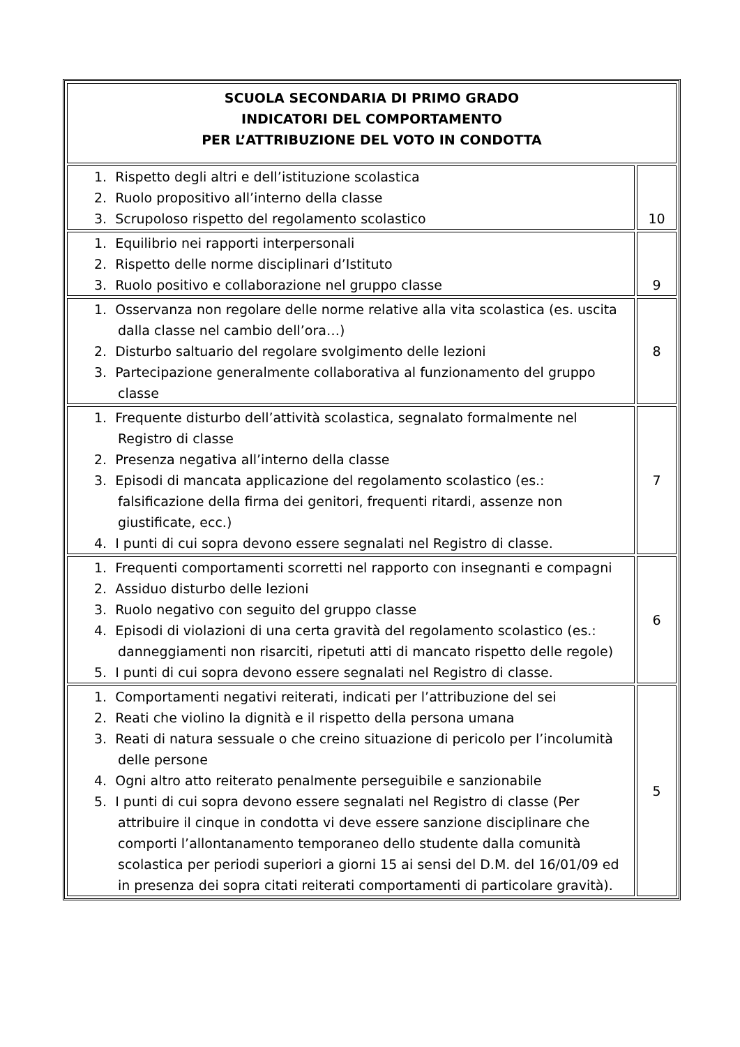| SCUOLA SECONDARIA DI PRIMO GRADO INDICATORI DEL COMPORTAMENTO PER L’ATTRIBUZIONE DEL VOTO IN CONDOTTA | |
| 1. Rispetto degli altri e dell’istituzione scolastica 2. Ruolo propositivo all’interno della classe 3. Scrupoloso rispetto del regolamento scolastico | 10 |
| 1. Equilibrio nei rapporti interpersonali 2. Rispetto delle norme disciplinari d’Istituto 3. Ruolo positivo e collaborazione nel gruppo classe | 9 |
| 1. Osservanza non regolare delle norme relative alla vita scolastica (es. uscita dalla classe nel cambio dell’ora…) 2. Disturbo saltuario del regolare svolgimento delle lezioni 3. Partecipazione generalmente collaborativa al funzionamento del gruppo classe | 8 |
| 1. Frequente disturbo dell’attività scolastica, segnalato formalmente nel Registro di classe 2. Presenza negativa all’interno della classe 3. Episodi di mancata applicazione del regolamento scolastico (es.: falsificazione della firma dei genitori, frequenti ritardi, assenze non giustificate, ecc.) 4. I punti di cui sopra devono essere segnalati nel Registro di classe. | 7 |
| 1. Frequenti comportamenti scorretti nel rapporto con insegnanti e compagni 2. Assiduo disturbo delle lezioni 3. Ruolo negativo con seguito del gruppo classe 4. Episodi di violazioni di una certa gravità del regolamento scolastico (es.: danneggiamenti non risarciti, ripetuti atti di mancato rispetto delle regole) 5. I punti di cui sopra devono essere segnalati nel Registro di classe. | 6 |
| 1. Comportamenti negativi reiterati, indicati per l’attribuzione del sei 2. Reati che violino la dignità e il rispetto della persona umana 3. Reati di natura sessuale o che creino situazione di pericolo per l’incolumità delle persone 4. Ogni altro atto reiterato penalmente perseguibile e sanzionabile 5. I punti di cui sopra devono essere segnalati nel Registro di classe (Per attribuire il cinque in condotta vi deve essere sanzione disciplinare che comporti l’allontanamento temporaneo dello studente dalla comunità scolastica per periodi superiori a giorni 15 ai sensi del D.M. del 16/01/09 ed in presenza dei sopra citati reiterati comportamenti di particolare gravità). | 5 |